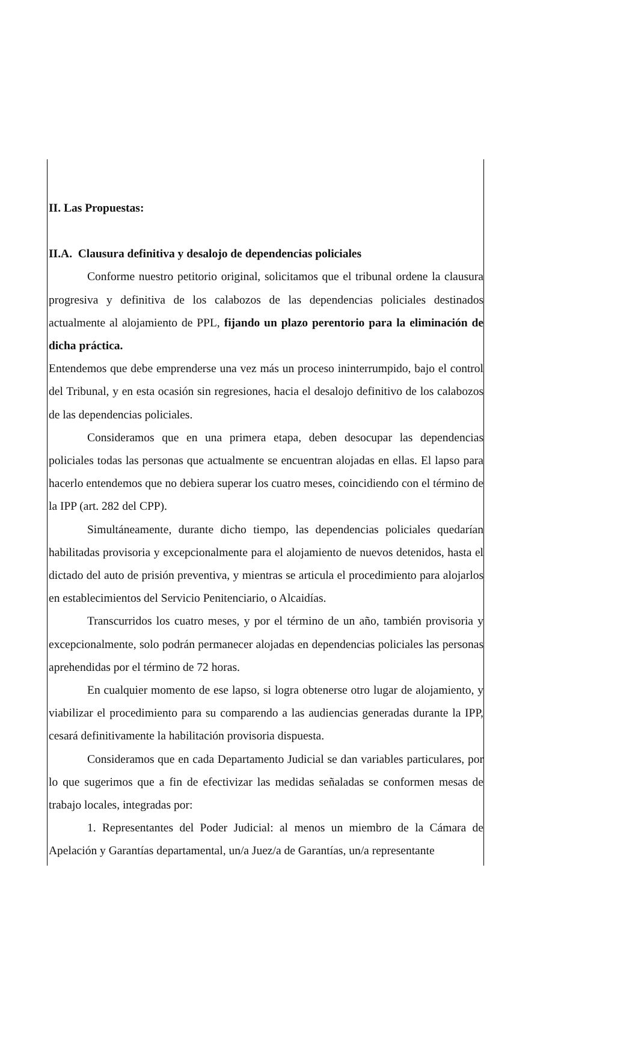II. Las Propuestas:
II.A. Clausura definitiva y desalojo de dependencias policiales
Conforme nuestro petitorio original, solicitamos que el tribunal ordene la clausura progresiva y definitiva de los calabozos de las dependencias policiales destinados actualmente al alojamiento de PPL, fijando un plazo perentorio para la eliminación de dicha práctica.
Entendemos que debe emprenderse una vez más un proceso ininterrumpido, bajo el control del Tribunal, y en esta ocasión sin regresiones, hacia el desalojo definitivo de los calabozos de las dependencias policiales.
Consideramos que en una primera etapa, deben desocupar las dependencias policiales todas las personas que actualmente se encuentran alojadas en ellas. El lapso para hacerlo entendemos que no debiera superar los cuatro meses, coincidiendo con el término de la IPP (art. 282 del CPP).
Simultáneamente, durante dicho tiempo, las dependencias policiales quedarían habilitadas provisoria y excepcionalmente para el alojamiento de nuevos detenidos, hasta el dictado del auto de prisión preventiva, y mientras se articula el procedimiento para alojarlos en establecimientos del Servicio Penitenciario, o Alcaidías.
Transcurridos los cuatro meses, y por el término de un año, también provisoria y excepcionalmente, solo podrán permanecer alojadas en dependencias policiales las personas aprehendidas por el término de 72 horas.
En cualquier momento de ese lapso, si logra obtenerse otro lugar de alojamiento, y viabilizar el procedimiento para su comparendo a las audiencias generadas durante la IPP, cesará definitivamente la habilitación provisoria dispuesta.
Consideramos que en cada Departamento Judicial se dan variables particulares, por lo que sugerimos que a fin de efectivizar las medidas señaladas se conformen mesas de trabajo locales, integradas por:
1. Representantes del Poder Judicial: al menos un miembro de la Cámara de Apelación y Garantías departamental, un/a Juez/a de Garantías, un/a representante